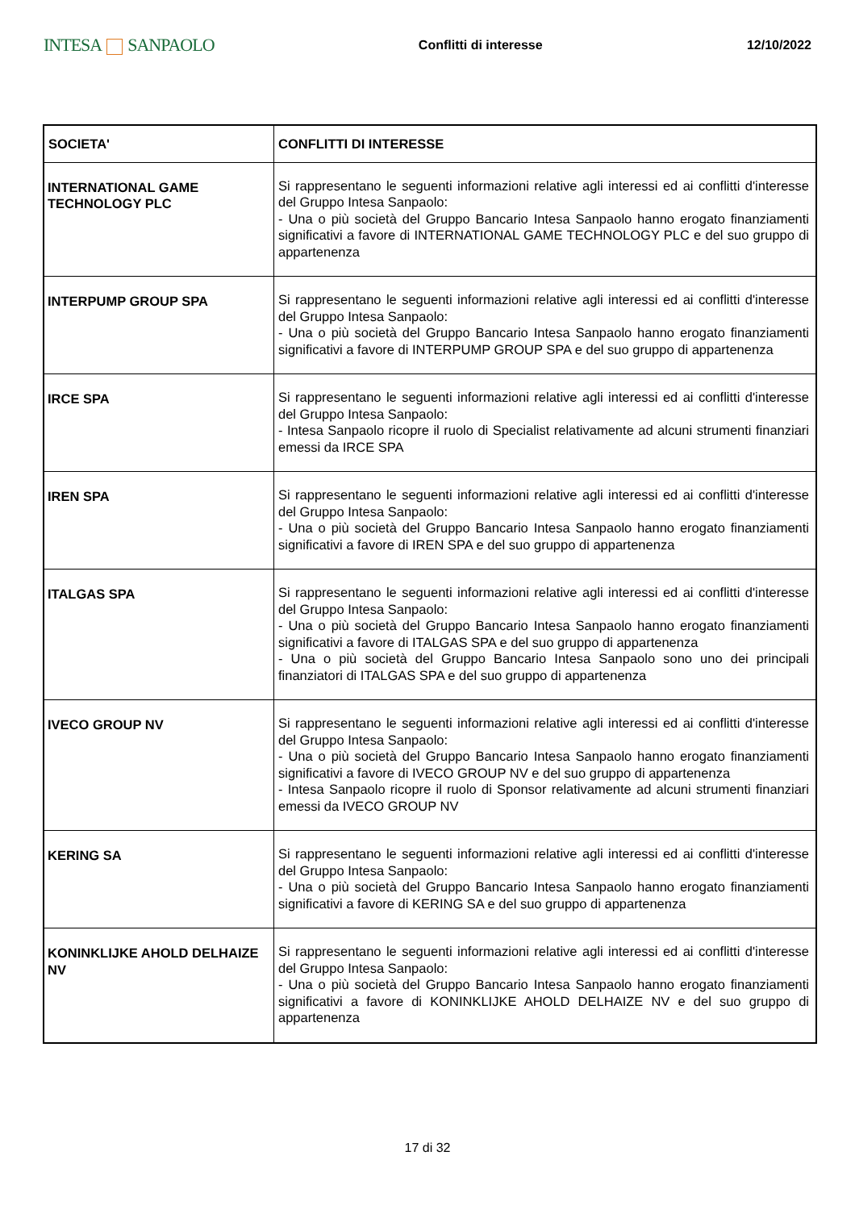INTESA SANPAOLO
Conflitti di interesse 12/10/2022
| SOCIETA' | CONFLITTI DI INTERESSE |
| --- | --- |
| INTERNATIONAL GAME TECHNOLOGY PLC | Si rappresentano le seguenti informazioni relative agli interessi ed ai conflitti d'interesse del Gruppo Intesa Sanpaolo: - Una o più società del Gruppo Bancario Intesa Sanpaolo hanno erogato finanziamenti significativi a favore di INTERNATIONAL GAME TECHNOLOGY PLC e del suo gruppo di appartenenza |
| INTERPUMP GROUP SPA | Si rappresentano le seguenti informazioni relative agli interessi ed ai conflitti d'interesse del Gruppo Intesa Sanpaolo: - Una o più società del Gruppo Bancario Intesa Sanpaolo hanno erogato finanziamenti significativi a favore di INTERPUMP GROUP SPA e del suo gruppo di appartenenza |
| IRCE SPA | Si rappresentano le seguenti informazioni relative agli interessi ed ai conflitti d'interesse del Gruppo Intesa Sanpaolo: - Intesa Sanpaolo ricopre il ruolo di Specialist relativamente ad alcuni strumenti finanziari emessi da IRCE SPA |
| IREN SPA | Si rappresentano le seguenti informazioni relative agli interessi ed ai conflitti d'interesse del Gruppo Intesa Sanpaolo: - Una o più società del Gruppo Bancario Intesa Sanpaolo hanno erogato finanziamenti significativi a favore di IREN SPA e del suo gruppo di appartenenza |
| ITALGAS SPA | Si rappresentano le seguenti informazioni relative agli interessi ed ai conflitti d'interesse del Gruppo Intesa Sanpaolo: - Una o più società del Gruppo Bancario Intesa Sanpaolo hanno erogato finanziamenti significativi a favore di ITALGAS SPA e del suo gruppo di appartenenza - Una o più società del Gruppo Bancario Intesa Sanpaolo sono uno dei principali finanziatori di ITALGAS SPA e del suo gruppo di appartenenza |
| IVECO GROUP NV | Si rappresentano le seguenti informazioni relative agli interessi ed ai conflitti d'interesse del Gruppo Intesa Sanpaolo: - Una o più società del Gruppo Bancario Intesa Sanpaolo hanno erogato finanziamenti significativi a favore di IVECO GROUP NV e del suo gruppo di appartenenza - Intesa Sanpaolo ricopre il ruolo di Sponsor relativamente ad alcuni strumenti finanziari emessi da IVECO GROUP NV |
| KERING SA | Si rappresentano le seguenti informazioni relative agli interessi ed ai conflitti d'interesse del Gruppo Intesa Sanpaolo: - Una o più società del Gruppo Bancario Intesa Sanpaolo hanno erogato finanziamenti significativi a favore di KERING SA e del suo gruppo di appartenenza |
| KONINKLIJKE AHOLD DELHAIZE NV | Si rappresentano le seguenti informazioni relative agli interessi ed ai conflitti d'interesse del Gruppo Intesa Sanpaolo: - Una o più società del Gruppo Bancario Intesa Sanpaolo hanno erogato finanziamenti significativi a favore di KONINKLIJKE AHOLD DELHAIZE NV e del suo gruppo di appartenenza |
17 di 32